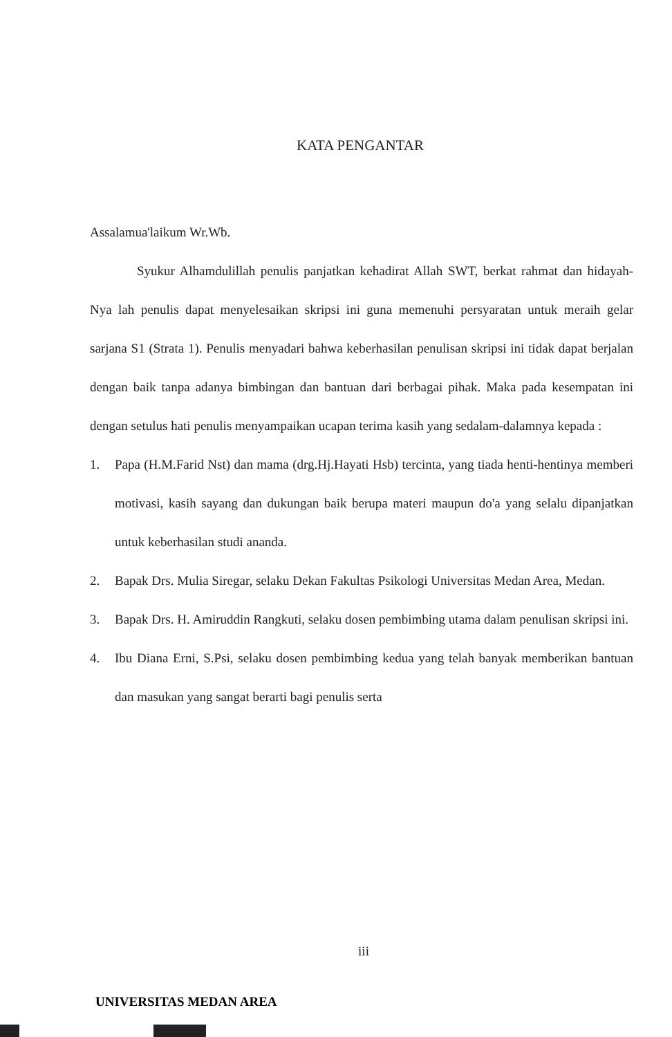KATA PENGANTAR
Assalamua'laikum Wr.Wb.
Syukur Alhamdulillah penulis panjatkan kehadirat Allah SWT, berkat rahmat dan hidayah-Nya lah penulis dapat menyelesaikan skripsi ini guna memenuhi persyaratan untuk meraih gelar sarjana S1 (Strata 1). Penulis menyadari bahwa keberhasilan penulisan skripsi ini tidak dapat berjalan dengan baik tanpa adanya bimbingan dan bantuan dari berbagai pihak. Maka pada kesempatan ini dengan setulus hati penulis menyampaikan ucapan terima kasih yang sedalam-dalamnya kepada :
1. Papa (H.M.Farid Nst) dan mama (drg.Hj.Hayati Hsb) tercinta, yang tiada henti-hentinya memberi motivasi, kasih sayang dan dukungan baik berupa materi maupun do'a yang selalu dipanjatkan untuk keberhasilan studi ananda.
2. Bapak Drs. Mulia Siregar, selaku Dekan Fakultas Psikologi Universitas Medan Area, Medan.
3. Bapak Drs. H. Amiruddin Rangkuti, selaku dosen pembimbing utama dalam penulisan skripsi ini.
4. Ibu Diana Erni, S.Psi, selaku dosen pembimbing kedua yang telah banyak memberikan bantuan dan masukan yang sangat berarti bagi penulis serta
iii
UNIVERSITAS MEDAN AREA